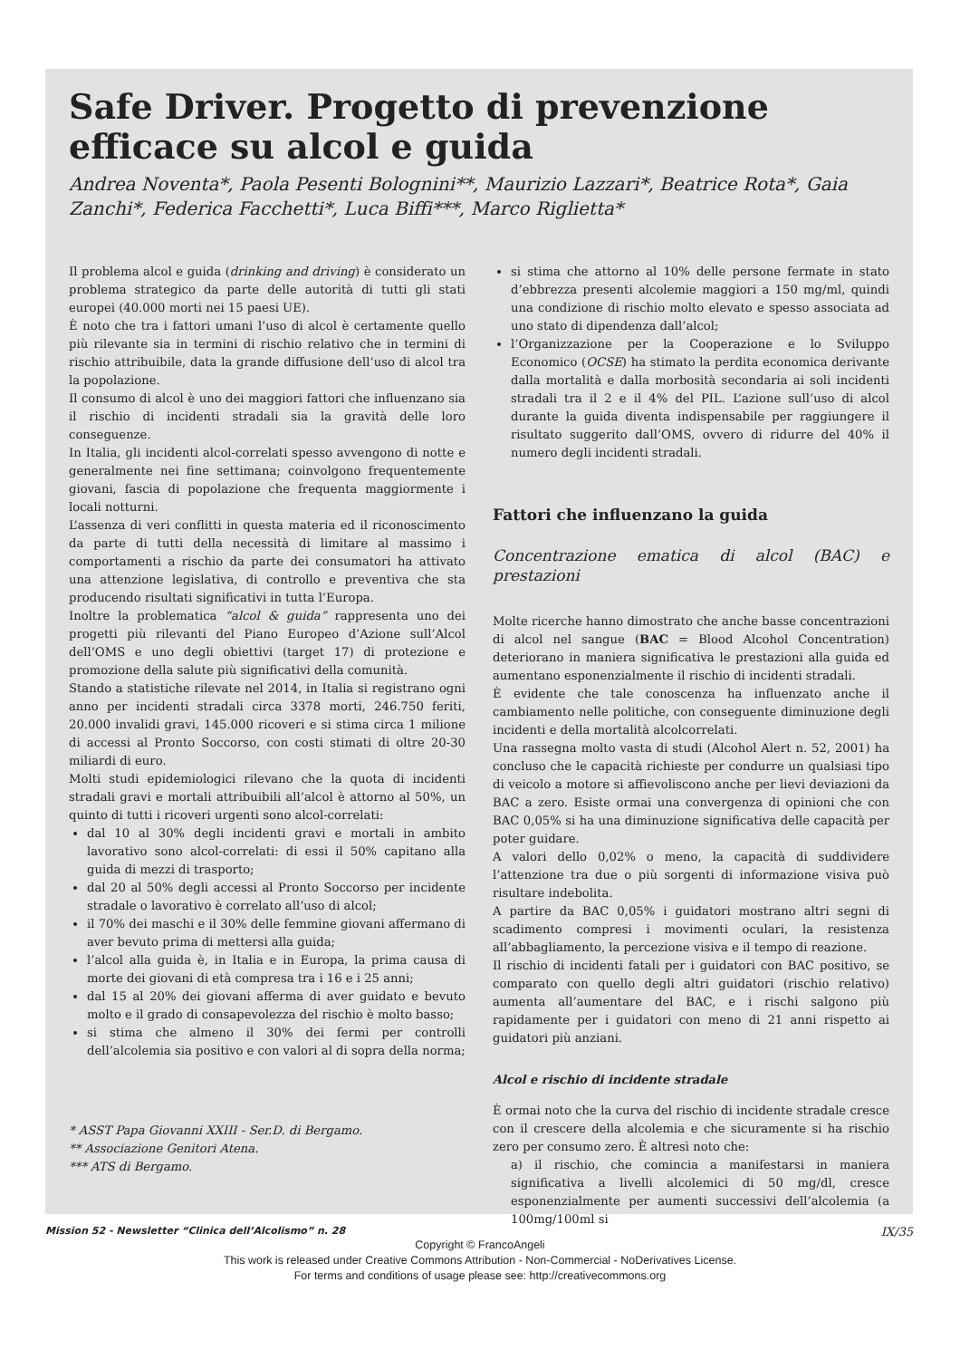Safe Driver. Progetto di prevenzione efficace su alcol e guida
Andrea Noventa*, Paola Pesenti Bolognini**, Maurizio Lazzari*, Beatrice Rota*, Gaia Zanchi*, Federica Facchetti*, Luca Biffi***, Marco Riglietta*
Il problema alcol e guida (drinking and driving) è considerato un problema strategico da parte delle autorità di tutti gli stati europei (40.000 morti nei 15 paesi UE).
È noto che tra i fattori umani l’uso di alcol è certamente quello più rilevante sia in termini di rischio relativo che in termini di rischio attribuibile, data la grande diffusione dell’uso di alcol tra la popolazione.
Il consumo di alcol è uno dei maggiori fattori che influenzano sia il rischio di incidenti stradali sia la gravità delle loro conseguenze.
In Italia, gli incidenti alcol-correlati spesso avvengono di notte e generalmente nei fine settimana; coinvolgono frequentemente giovani, fascia di popolazione che frequenta maggiormente i locali notturni.
L’assenza di veri conflitti in questa materia ed il riconoscimento da parte di tutti della necessità di limitare al massimo i comportamenti a rischio da parte dei consumatori ha attivato una attenzione legislativa, di controllo e preventiva che sta producendo risultati significativi in tutta l’Europa.
Inoltre la problematica “alcol & guida” rappresenta uno dei progetti più rilevanti del Piano Europeo d’Azione sull’Alcol dell’OMS e uno degli obiettivi (target 17) di protezione e promozione della salute più significativi della comunità.
Stando a statistiche rilevate nel 2014, in Italia si registrano ogni anno per incidenti stradali circa 3378 morti, 246.750 feriti, 20.000 invalidi gravi, 145.000 ricoveri e si stima circa 1 milione di accessi al Pronto Soccorso, con costi stimati di oltre 20-30 miliardi di euro.
Molti studi epidemiologici rilevano che la quota di incidenti stradali gravi e mortali attribuibili all’alcol è attorno al 50%, un quinto di tutti i ricoveri urgenti sono alcol-correlati:
dal 10 al 30% degli incidenti gravi e mortali in ambito lavorativo sono alcol-correlati: di essi il 50% capitano alla guida di mezzi di trasporto;
dal 20 al 50% degli accessi al Pronto Soccorso per incidente stradale o lavorativo è correlato all’uso di alcol;
il 70% dei maschi e il 30% delle femmine giovani affermano di aver bevuto prima di mettersi alla guida;
l’alcol alla guida è, in Italia e in Europa, la prima causa di morte dei giovani di età compresa tra i 16 e i 25 anni;
dal 15 al 20% dei giovani afferma di aver guidato e bevuto molto e il grado di consapevolezza del rischio è molto basso;
si stima che almeno il 30% dei fermi per controlli dell’alcolemia sia positivo e con valori al di sopra della norma;
* ASST Papa Giovanni XXIII - Ser.D. di Bergamo.
** Associazione Genitori Atena.
*** ATS di Bergamo.
si stima che attorno al 10% delle persone fermate in stato d’ebbrezza presenti alcolemie maggiori a 150 mg/ml, quindi una condizione di rischio molto elevato e spesso associata ad uno stato di dipendenza dall’alcol;
l’Organizzazione per la Cooperazione e lo Sviluppo Economico (OCSE) ha stimato la perdita economica derivante dalla mortalità e dalla morbosità secondaria ai soli incidenti stradali tra il 2 e il 4% del PIL. L’azione sull’uso di alcol durante la guida diventa indispensabile per raggiungere il risultato suggerito dall’OMS, ovvero di ridurre del 40% il numero degli incidenti stradali.
Fattori che influenzano la guida
Concentrazione ematica di alcol (BAC) e prestazioni
Molte ricerche hanno dimostrato che anche basse concentrazioni di alcol nel sangue (BAC = Blood Alcohol Concentration) deteriorano in maniera significativa le prestazioni alla guida ed aumentano esponenzialmente il rischio di incidenti stradali.
È evidente che tale conoscenza ha influenzato anche il cambiamento nelle politiche, con conseguente diminuzione degli incidenti e della mortalità alcolcorrelati.
Una rassegna molto vasta di studi (Alcohol Alert n. 52, 2001) ha concluso che le capacità richieste per condurre un qualsiasi tipo di veicolo a motore si affievoliscono anche per lievi deviazioni da BAC a zero. Esiste ormai una convergenza di opinioni che con BAC 0,05% si ha una diminuzione significativa delle capacità per poter guidare.
A valori dello 0,02% o meno, la capacità di suddividere l’attenzione tra due o più sorgenti di informazione visiva può risultare indebolita.
A partire da BAC 0,05% i guidatori mostrano altri segni di scadimento compresi i movimenti oculari, la resistenza all’abbagliamento, la percezione visiva e il tempo di reazione.
Il rischio di incidenti fatali per i guidatori con BAC positivo, se comparato con quello degli altri guidatori (rischio relativo) aumenta all’aumentare del BAC, e i rischi salgono più rapidamente per i guidatori con meno di 21 anni rispetto ai guidatori più anziani.
Alcol e rischio di incidente stradale
È ormai noto che la curva del rischio di incidente stradale cresce con il crescere della alcolemia e che sicuramente si ha rischio zero per consumo zero. È altresì noto che:
a) il rischio, che comincia a manifestarsi in maniera significativa a livelli alcolemici di 50 mg/dl, cresce esponenzialmente per aumenti successivi dell’alcolemia (a 100mg/100ml si
Mission 52 - Newsletter “Clinica dell’Alcolismo” n. 28 IX/35
Copyright © FrancoAngeli
This work is released under Creative Commons Attribution - Non-Commercial - NoDerivatives License.
For terms and conditions of usage please see: http://creativecommons.org